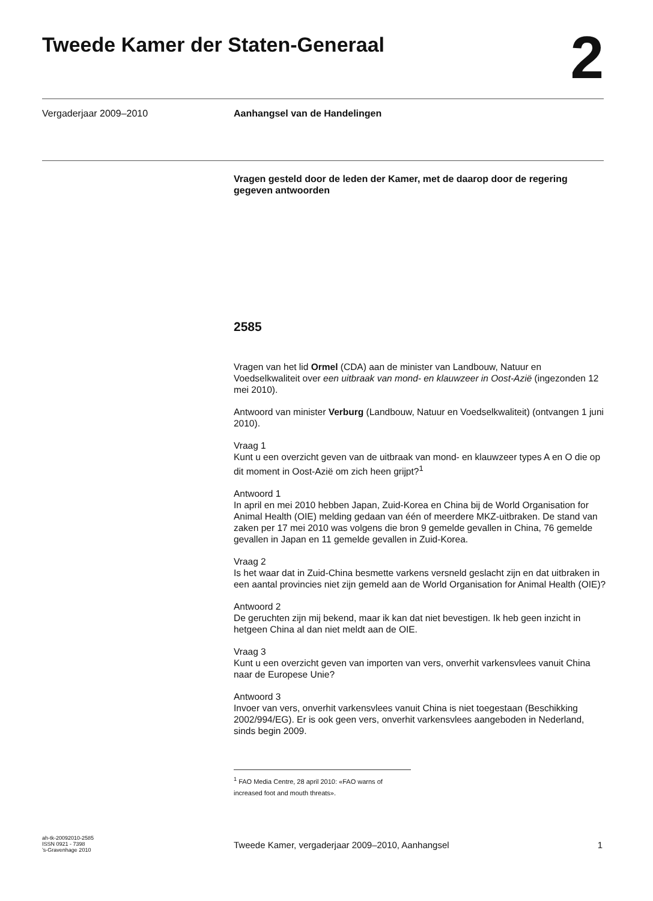Tweede Kamer der Staten-Generaal
2
Vergaderjaar 2009–2010 Aanhangsel van de Handelingen
Vragen gesteld door de leden der Kamer, met de daarop door de regering gegeven antwoorden
2585
Vragen van het lid Ormel (CDA) aan de minister van Landbouw, Natuur en Voedselkwaliteit over een uitbraak van mond- en klauwzeer in Oost-Azië (ingezonden 12 mei 2010).
Antwoord van minister Verburg (Landbouw, Natuur en Voedselkwaliteit) (ontvangen 1 juni 2010).
Vraag 1
Kunt u een overzicht geven van de uitbraak van mond- en klauwzeer types A en O die op dit moment in Oost-Azië om zich heen grijpt?<sup>1</sup>
Antwoord 1
In april en mei 2010 hebben Japan, Zuid-Korea en China bij de World Organisation for Animal Health (OIE) melding gedaan van één of meerdere MKZ-uitbraken. De stand van zaken per 17 mei 2010 was volgens die bron 9 gemelde gevallen in China, 76 gemelde gevallen in Japan en 11 gemelde gevallen in Zuid-Korea.
Vraag 2
Is het waar dat in Zuid-China besmette varkens versneld geslacht zijn en dat uitbraken in een aantal provincies niet zijn gemeld aan de World Organisation for Animal Health (OIE)?
Antwoord 2
De geruchten zijn mij bekend, maar ik kan dat niet bevestigen. Ik heb geen inzicht in hetgeen China al dan niet meldt aan de OIE.
Vraag 3
Kunt u een overzicht geven van importen van vers, onverhit varkensvlees vanuit China naar de Europese Unie?
Antwoord 3
Invoer van vers, onverhit varkensvlees vanuit China is niet toegestaan (Beschikking 2002/994/EG). Er is ook geen vers, onverhit varkensvlees aangeboden in Nederland, sinds begin 2009.
<sup>1</sup> FAO Media Centre, 28 april 2010: «FAO warns of increased foot and mouth threats».
ah-tk-20092010-2585
ISSN 0921 - 7398
’s-Gravenhage 2010
Tweede Kamer, vergaderjaar 2009–2010, Aanhangsel 1